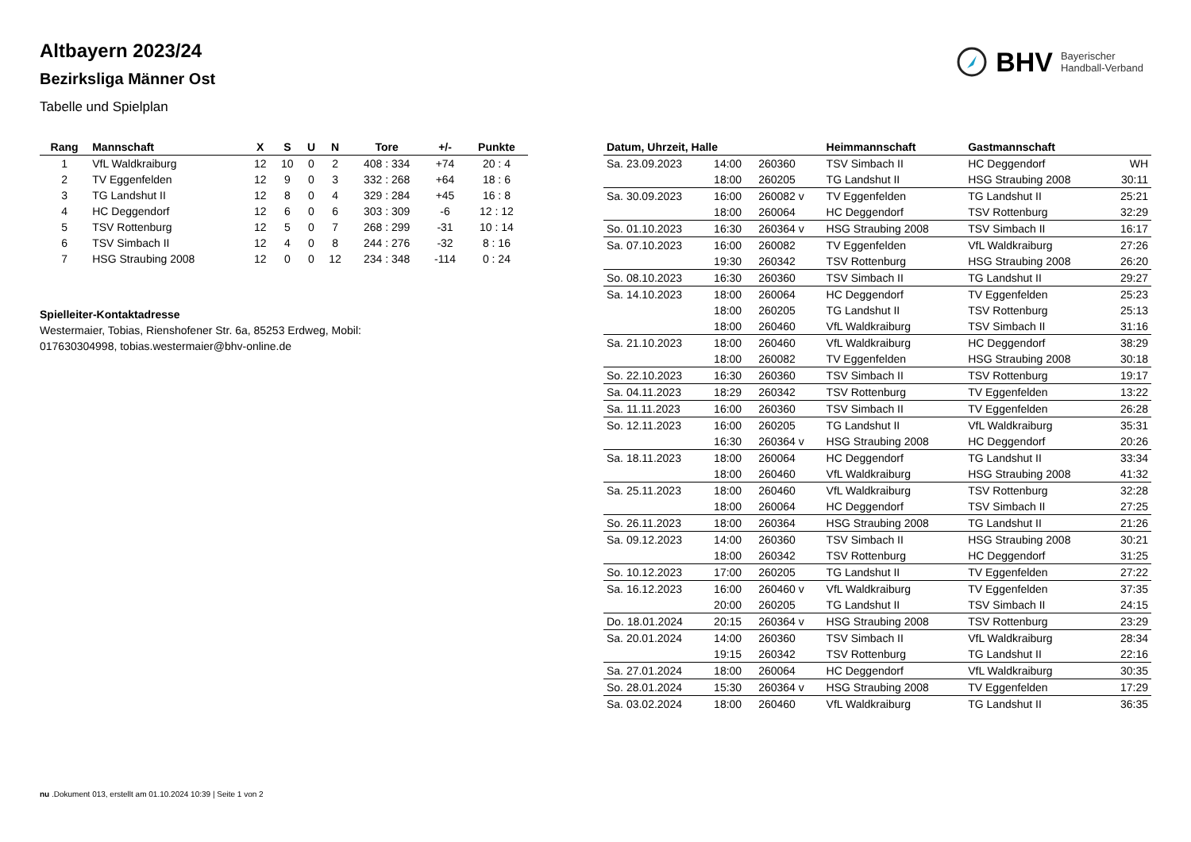BHV Bayerischer
Handball-Verband
Altbayern 2023/24
Bezirksliga Männer Ost
Tabelle und Spielplan
| Rang | Mannschaft | X | S | U | N | Tore | +/- | Punkte |
| --- | --- | --- | --- | --- | --- | --- | --- | --- |
| 1 | VfL Waldkraiburg | 12 | 10 | 0 | 2 | 408 : 334 | +74 | 20 : 4 |
| 2 | TV Eggenfelden | 12 | 9 | 0 | 3 | 332 : 268 | +64 | 18 : 6 |
| 3 | TG Landshut II | 12 | 8 | 0 | 4 | 329 : 284 | +45 | 16 : 8 |
| 4 | HC Deggendorf | 12 | 6 | 0 | 6 | 303 : 309 | -6 | 12 : 12 |
| 5 | TSV Rottenburg | 12 | 5 | 0 | 7 | 268 : 299 | -31 | 10 : 14 |
| 6 | TSV Simbach II | 12 | 4 | 0 | 8 | 244 : 276 | -32 | 8 : 16 |
| 7 | HSG Straubing 2008 | 12 | 0 | 0 | 12 | 234 : 348 | -114 | 0 : 24 |
Spielleiter-Kontaktadresse
Westermaier, Tobias, Rienshofener Str. 6a, 85253 Erdweg, Mobil: 017630304998, tobias.westermaier@bhv-online.de
| Datum, Uhrzeit, Halle | | | Heimmannschaft | Gastmannschaft | |
| --- | --- | --- | --- | --- | --- |
| Sa. 23.09.2023 | 14:00 | 260360 | TSV Simbach II | HC Deggendorf | WH |
| | 18:00 | 260205 | TG Landshut II | HSG Straubing 2008 | 30:11 |
| Sa. 30.09.2023 | 16:00 | 260082 v | TV Eggenfelden | TG Landshut II | 25:21 |
| | 18:00 | 260064 | HC Deggendorf | TSV Rottenburg | 32:29 |
| So. 01.10.2023 | 16:30 | 260364 v | HSG Straubing 2008 | TSV Simbach II | 16:17 |
| Sa. 07.10.2023 | 16:00 | 260082 | TV Eggenfelden | VfL Waldkraiburg | 27:26 |
| | 19:30 | 260342 | TSV Rottenburg | HSG Straubing 2008 | 26:20 |
| So. 08.10.2023 | 16:30 | 260360 | TSV Simbach II | TG Landshut II | 29:27 |
| Sa. 14.10.2023 | 18:00 | 260064 | HC Deggendorf | TV Eggenfelden | 25:23 |
| | 18:00 | 260205 | TG Landshut II | TSV Rottenburg | 25:13 |
| | 18:00 | 260460 | VfL Waldkraiburg | TSV Simbach II | 31:16 |
| Sa. 21.10.2023 | 18:00 | 260460 | VfL Waldkraiburg | HC Deggendorf | 38:29 |
| | 18:00 | 260082 | TV Eggenfelden | HSG Straubing 2008 | 30:18 |
| So. 22.10.2023 | 16:30 | 260360 | TSV Simbach II | TSV Rottenburg | 19:17 |
| Sa. 04.11.2023 | 18:29 | 260342 | TSV Rottenburg | TV Eggenfelden | 13:22 |
| Sa. 11.11.2023 | 16:00 | 260360 | TSV Simbach II | TV Eggenfelden | 26:28 |
| So. 12.11.2023 | 16:00 | 260205 | TG Landshut II | VfL Waldkraiburg | 35:31 |
| | 16:30 | 260364 v | HSG Straubing 2008 | HC Deggendorf | 20:26 |
| Sa. 18.11.2023 | 18:00 | 260064 | HC Deggendorf | TG Landshut II | 33:34 |
| | 18:00 | 260460 | VfL Waldkraiburg | HSG Straubing 2008 | 41:32 |
| Sa. 25.11.2023 | 18:00 | 260460 | VfL Waldkraiburg | TSV Rottenburg | 32:28 |
| | 18:00 | 260064 | HC Deggendorf | TSV Simbach II | 27:25 |
| So. 26.11.2023 | 18:00 | 260364 | HSG Straubing 2008 | TG Landshut II | 21:26 |
| Sa. 09.12.2023 | 14:00 | 260360 | TSV Simbach II | HSG Straubing 2008 | 30:21 |
| | 18:00 | 260342 | TSV Rottenburg | HC Deggendorf | 31:25 |
| So. 10.12.2023 | 17:00 | 260205 | TG Landshut II | TV Eggenfelden | 27:22 |
| Sa. 16.12.2023 | 16:00 | 260460 v | VfL Waldkraiburg | TV Eggenfelden | 37:35 |
| | 20:00 | 260205 | TG Landshut II | TSV Simbach II | 24:15 |
| Do. 18.01.2024 | 20:15 | 260364 v | HSG Straubing 2008 | TSV Rottenburg | 23:29 |
| Sa. 20.01.2024 | 14:00 | 260360 | TSV Simbach II | VfL Waldkraiburg | 28:34 |
| | 19:15 | 260342 | TSV Rottenburg | TG Landshut II | 22:16 |
| Sa. 27.01.2024 | 18:00 | 260064 | HC Deggendorf | VfL Waldkraiburg | 30:35 |
| So. 28.01.2024 | 15:30 | 260364 v | HSG Straubing 2008 | TV Eggenfelden | 17:29 |
| Sa. 03.02.2024 | 18:00 | 260460 | VfL Waldkraiburg | TG Landshut II | 36:35 |
nu .Dokument 013, erstellt am 01.10.2024 10:39 | Seite 1 von 2